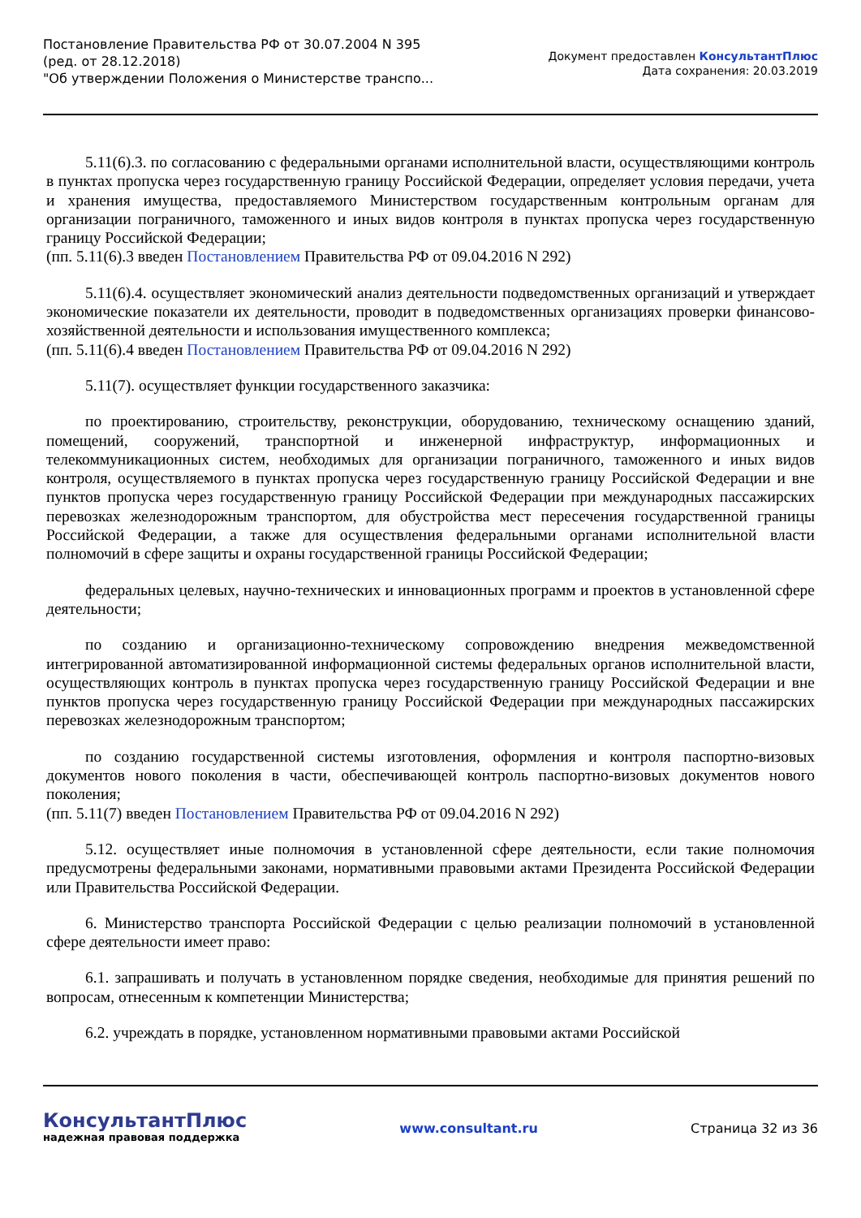Постановление Правительства РФ от 30.07.2004 N 395
(ред. от 28.12.2018)
"Об утверждении Положения о Министерстве транспо...
Документ предоставлен КонсультантПлюс
Дата сохранения: 20.03.2019
5.11(6).3. по согласованию с федеральными органами исполнительной власти, осуществляющими контроль в пунктах пропуска через государственную границу Российской Федерации, определяет условия передачи, учета и хранения имущества, предоставляемого Министерством государственным контрольным органам для организации пограничного, таможенного и иных видов контроля в пунктах пропуска через государственную границу Российской Федерации;
(пп. 5.11(6).3 введен Постановлением Правительства РФ от 09.04.2016 N 292)
5.11(6).4. осуществляет экономический анализ деятельности подведомственных организаций и утверждает экономические показатели их деятельности, проводит в подведомственных организациях проверки финансово-хозяйственной деятельности и использования имущественного комплекса;
(пп. 5.11(6).4 введен Постановлением Правительства РФ от 09.04.2016 N 292)
5.11(7). осуществляет функции государственного заказчика:
по проектированию, строительству, реконструкции, оборудованию, техническому оснащению зданий, помещений, сооружений, транспортной и инженерной инфраструктур, информационных и телекоммуникационных систем, необходимых для организации пограничного, таможенного и иных видов контроля, осуществляемого в пунктах пропуска через государственную границу Российской Федерации и вне пунктов пропуска через государственную границу Российской Федерации при международных пассажирских перевозках железнодорожным транспортом, для обустройства мест пересечения государственной границы Российской Федерации, а также для осуществления федеральными органами исполнительной власти полномочий в сфере защиты и охраны государственной границы Российской Федерации;
федеральных целевых, научно-технических и инновационных программ и проектов в установленной сфере деятельности;
по созданию и организационно-техническому сопровождению внедрения межведомственной интегрированной автоматизированной информационной системы федеральных органов исполнительной власти, осуществляющих контроль в пунктах пропуска через государственную границу Российской Федерации и вне пунктов пропуска через государственную границу Российской Федерации при международных пассажирских перевозках железнодорожным транспортом;
по созданию государственной системы изготовления, оформления и контроля паспортно-визовых документов нового поколения в части, обеспечивающей контроль паспортно-визовых документов нового поколения;
(пп. 5.11(7) введен Постановлением Правительства РФ от 09.04.2016 N 292)
5.12. осуществляет иные полномочия в установленной сфере деятельности, если такие полномочия предусмотрены федеральными законами, нормативными правовыми актами Президента Российской Федерации или Правительства Российской Федерации.
6. Министерство транспорта Российской Федерации с целью реализации полномочий в установленной сфере деятельности имеет право:
6.1. запрашивать и получать в установленном порядке сведения, необходимые для принятия решений по вопросам, отнесенным к компетенции Министерства;
6.2. учреждать в порядке, установленном нормативными правовыми актами Российской
КонсультантПлюс
надежная правовая поддержка
www.consultant.ru Страница 32 из 36